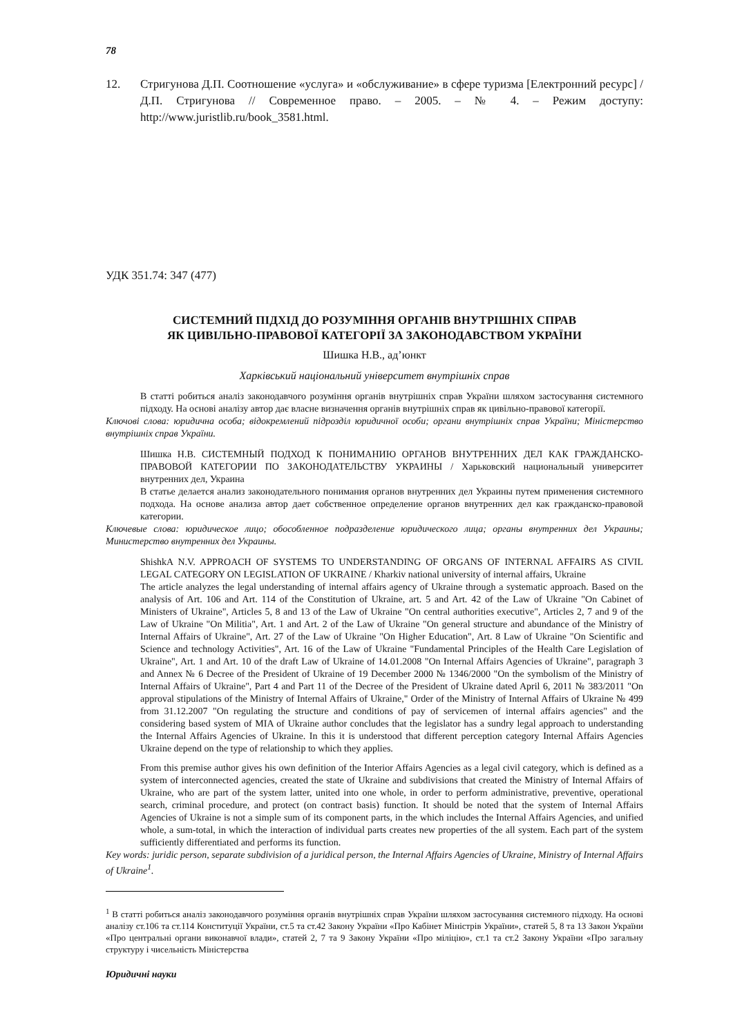78
12. Стригунова Д.П. Соотношение «услуга» и «обслуживание» в сфере туризма [Електронний ресурс] / Д.П. Стригунова // Современное право. – 2005. – № 4. – Режим доступу: http://www.juristlib.ru/book_3581.html.
УДК 351.74: 347 (477)
СИСТЕМНИЙ ПІДХІД ДО РОЗУМІННЯ ОРГАНІВ ВНУТРІШНІХ СПРАВ
ЯК ЦИВІЛЬНО-ПРАВОВОЇ КАТЕГОРІЇ ЗА ЗАКОНОДАВСТВОМ УКРАЇНИ
Шишка Н.В., ад’юнкт
Харківський національний університет внутрішніх справ
В статті робиться аналіз законодавчого розуміння органів внутрішніх справ України шляхом застосування системного підходу. На основі аналізу автор дає власне визначення органів внутрішніх справ як цивільно-правової категорії.
Ключові слова: юридична особа; відокремлений підрозділ юридичної особи; органи внутрішніх справ України; Міністерство внутрішніх справ України.
Шишка Н.В. СИСТЕМНЫЙ ПОДХОД К ПОНИМАНИЮ ОРГАНОВ ВНУТРЕННИХ ДЕЛ КАК ГРАЖДАНСКО-ПРАВОВОЙ КАТЕГОРИИ ПО ЗАКОНОДАТЕЛЬСТВУ УКРАИНЫ / Харьковский национальный университет внутренних дел, Украина
В статье делается анализ законодательного понимания органов внутренних дел Украины путем применения системного подхода. На основе анализа автор дает собственное определение органов внутренних дел как гражданско-правовой категории.
Ключевые слова: юридическое лицо; обособленное подразделение юридического лица; органы внутренних дел Украины; Министерство внутренних дел Украины.
ShishkA N.V. APPROACH OF SYSTEMS TO UNDERSTANDING OF ORGANS OF INTERNAL AFFAIRS AS CIVIL LEGAL CATEGORY ON LEGISLATION OF UKRAINE / Kharkiv national university of internal affairs, Ukraine
The article analyzes the legal understanding of internal affairs agency of Ukraine through a systematic approach. Based on the analysis of Art. 106 and Art. 114 of the Constitution of Ukraine, art. 5 and Art. 42 of the Law of Ukraine "On Cabinet of Ministers of Ukraine", Articles 5, 8 and 13 of the Law of Ukraine "On central authorities executive", Articles 2, 7 and 9 of the Law of Ukraine "On Militia", Art. 1 and Art. 2 of the Law of Ukraine "On general structure and abundance of the Ministry of Internal Affairs of Ukraine", Art. 27 of the Law of Ukraine "On Higher Education", Art. 8 Law of Ukraine "On Scientific and Science and technology Activities", Art. 16 of the Law of Ukraine "Fundamental Principles of the Health Care Legislation of Ukraine", Art. 1 and Art. 10 of the draft Law of Ukraine of 14.01.2008 "On Internal Affairs Agencies of Ukraine", paragraph 3 and Annex № 6 Decree of the President of Ukraine of 19 December 2000 № 1346/2000 "On the symbolism of the Ministry of Internal Affairs of Ukraine", Part 4 and Part 11 of the Decree of the President of Ukraine dated April 6, 2011 № 383/2011 "On approval stipulations of the Ministry of Internal Affairs of Ukraine," Order of the Ministry of Internal Affairs of Ukraine № 499 from 31.12.2007 "On regulating the structure and conditions of pay of servicemen of internal affairs agencies" and the considering based system of MIA of Ukraine author concludes that the legislator has a sundry legal approach to understanding the Internal Affairs Agencies of Ukraine. In this it is understood that different perception category Internal Affairs Agencies Ukraine depend on the type of relationship to which they applies.
From this premise author gives his own definition of the Interior Affairs Agencies as a legal civil category, which is defined as a system of interconnected agencies, created the state of Ukraine and subdivisions that created the Ministry of Internal Affairs of Ukraine, who are part of the system latter, united into one whole, in order to perform administrative, preventive, operational search, criminal procedure, and protect (on contract basis) function. It should be noted that the system of Internal Affairs Agencies of Ukraine is not a simple sum of its component parts, in the which includes the Internal Affairs Agencies, and unified whole, a sum-total, in which the interaction of individual parts creates new properties of the all system. Each part of the system sufficiently differentiated and performs its function.
Key words: juridic person, separate subdivision of a juridical person, the Internal Affairs Agencies of Ukraine, Ministry of Internal Affairs of Ukraine<sup>1</sup>.
<sup>1</sup> В статті робиться аналіз законодавчого розуміння органів внутрішніх справ України шляхом застосування системного підходу. На основі аналізу ст.106 та ст.114 Конституції України, ст.5 та ст.42 Закону України «Про Кабінет Міністрів України», статей 5, 8 та 13 Закон України «Про центральні органи виконавчої влади», статей 2, 7 та 9 Закону України «Про міліцію», ст.1 та ст.2 Закону України «Про загальну структуру і чисельність Міністерства
Юридичні науки